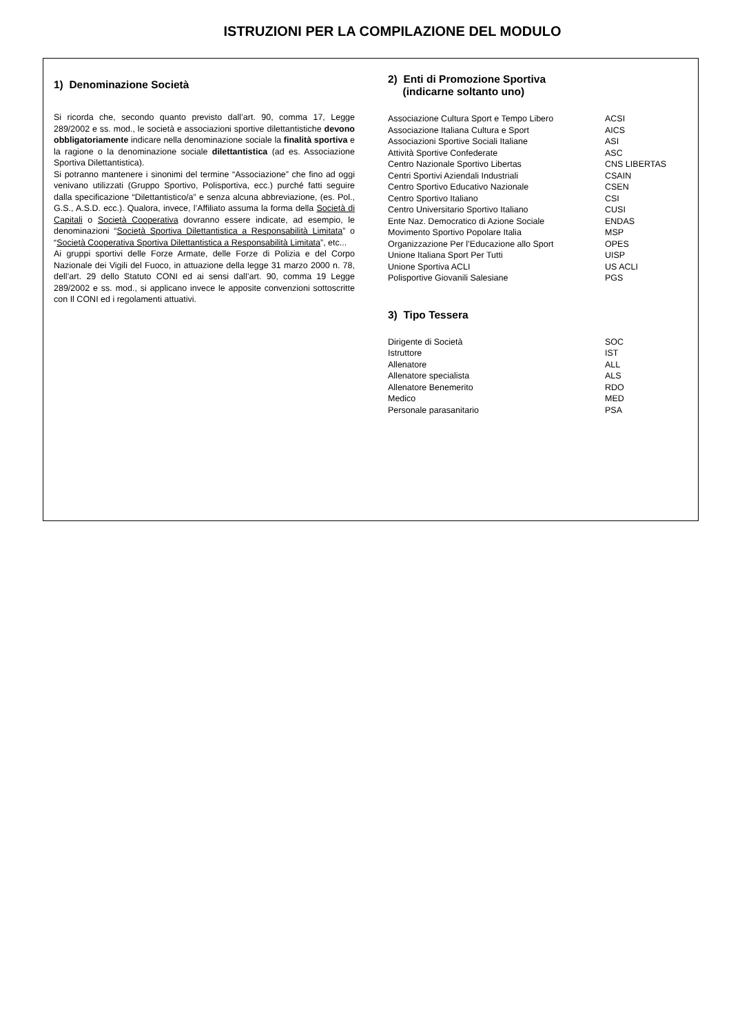ISTRUZIONI PER LA COMPILAZIONE DEL MODULO
1) Denominazione Società
Si ricorda che, secondo quanto previsto dall’art. 90, comma 17, Legge 289/2002 e ss. mod., le società e associazioni sportive dilettantistiche devono obbligatoriamente indicare nella denominazione sociale la finalità sportiva e la ragione o la denominazione sociale dilettantistica (ad es. Associazione Sportiva Dilettantistica).
Si potranno mantenere i sinonimi del termine “Associazione” che fino ad oggi venivano utilizzati (Gruppo Sportivo, Polisportiva, ecc.) purché fatti seguire dalla specificazione “Dilettantistico/a” e senza alcuna abbreviazione, (es. Pol., G.S., A.S.D. ecc.). Qualora, invece, l’Affiliato assuma la forma della Società di Capitali o Società Cooperativa dovranno essere indicate, ad esempio, le denominazioni “Società Sportiva Dilettantistica a Responsabilità Limitata” o “Società Cooperativa Sportiva Dilettantistica a Responsabilità Limitata”, etc...
Ai gruppi sportivi delle Forze Armate, delle Forze di Polizia e del Corpo Nazionale dei Vigili del Fuoco, in attuazione della legge 31 marzo 2000 n. 78, dell’art. 29 dello Statuto CONI ed ai sensi dall’art. 90, comma 19 Legge 289/2002 e ss. mod., si applicano invece le apposite convenzioni sottoscritte con Il CONI ed i regolamenti attuativi.
2) Enti di Promozione Sportiva
(indicarne soltanto uno)
| Associazione Cultura Sport e Tempo Libero | ACSI |
| Associazione Italiana Cultura e Sport | AICS |
| Associazioni Sportive Sociali Italiane | ASI |
| Attività Sportive Confederate | ASC |
| Centro Nazionale Sportivo Libertas | CNS LIBERTAS |
| Centri Sportivi Aziendali Industriali | CSAIN |
| Centro Sportivo Educativo Nazionale | CSEN |
| Centro Sportivo Italiano | CSI |
| Centro Universitario Sportivo Italiano | CUSI |
| Ente Naz. Democratico di Azione Sociale | ENDAS |
| Movimento Sportivo Popolare Italia | MSP |
| Organizzazione Per l’Educazione allo Sport | OPES |
| Unione Italiana Sport Per Tutti | UISP |
| Unione Sportiva ACLI | US ACLI |
| Polisportive Giovanili Salesiane | PGS |
3) Tipo Tessera
| Dirigente di Società | SOC |
| Istruttore | IST |
| Allenatore | ALL |
| Allenatore specialista | ALS |
| Allenatore Benemerito | RDO |
| Medico | MED |
| Personale parasanitario | PSA |